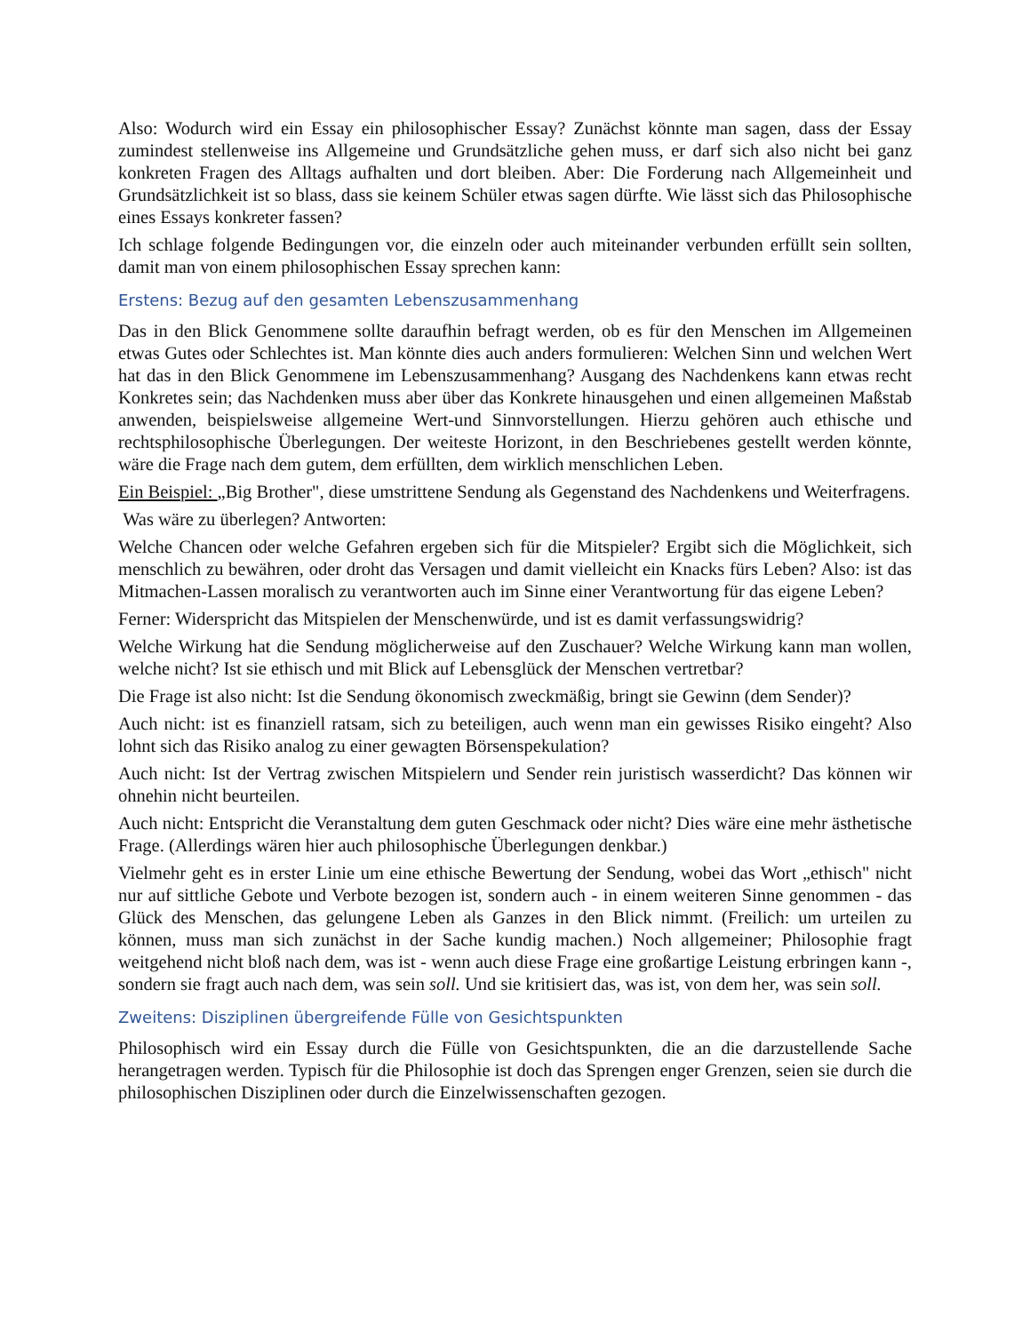Also: Wodurch wird ein Essay ein philosophischer Essay? Zunächst könnte man sagen, dass der Essay zumindest stellenweise ins Allgemeine und Grundsätzliche gehen muss, er darf sich also nicht bei ganz konkreten Fragen des Alltags aufhalten und dort bleiben. Aber: Die Forderung nach Allgemeinheit und Grundsätzlichkeit ist so blass, dass sie keinem Schüler etwas sagen dürfte. Wie lässt sich das Philosophische eines Essays konkreter fassen?
Ich schlage folgende Bedingungen vor, die einzeln oder auch miteinander verbunden erfüllt sein sollten, damit man von einem philosophischen Essay sprechen kann:
Erstens: Bezug auf den gesamten Lebenszusammenhang
Das in den Blick Genommene sollte daraufhin befragt werden, ob es für den Menschen im Allgemeinen etwas Gutes oder Schlechtes ist. Man könnte dies auch anders formulieren: Welchen Sinn und welchen Wert hat das in den Blick Genommene im Lebenszusammenhang? Ausgang des Nachdenkens kann etwas recht Konkretes sein; das Nachdenken muss aber über das Konkrete hinausgehen und einen allgemeinen Maßstab anwenden, beispielsweise allgemeine Wert-und Sinnvorstellungen. Hierzu gehören auch ethische und rechtsphilosophische Überlegungen. Der weiteste Horizont, in den Beschriebenes gestellt werden könnte, wäre die Frage nach dem gutem, dem erfüllten, dem wirklich menschlichen Leben.
Ein Beispiel: „Big Brother", diese umstrittene Sendung als Gegenstand des Nachdenkens und Weiterfragens.
Was wäre zu überlegen? Antworten:
Welche Chancen oder welche Gefahren ergeben sich für die Mitspieler? Ergibt sich die Möglichkeit, sich menschlich zu bewähren, oder droht das Versagen und damit vielleicht ein Knacks fürs Leben? Also: ist das Mitmachen-Lassen moralisch zu verantworten auch im Sinne einer Verantwortung für das eigene Leben?
Ferner: Widerspricht das Mitspielen der Menschenwürde, und ist es damit verfassungswidrig?
Welche Wirkung hat die Sendung möglicherweise auf den Zuschauer? Welche Wirkung kann man wollen, welche nicht? Ist sie ethisch und mit Blick auf Lebensglück der Menschen vertretbar?
Die Frage ist also nicht: Ist die Sendung ökonomisch zweckmäßig, bringt sie Gewinn (dem Sender)?
Auch nicht: ist es finanziell ratsam, sich zu beteiligen, auch wenn man ein gewisses Risiko eingeht? Also lohnt sich das Risiko analog zu einer gewagten Börsenspekulation?
Auch nicht: Ist der Vertrag zwischen Mitspielern und Sender rein juristisch wasserdicht? Das können wir ohnehin nicht beurteilen.
Auch nicht: Entspricht die Veranstaltung dem guten Geschmack oder nicht? Dies wäre eine mehr ästhetische Frage. (Allerdings wären hier auch philosophische Überlegungen denkbar.)
Vielmehr geht es in erster Linie um eine ethische Bewertung der Sendung, wobei das Wort „ethisch" nicht nur auf sittliche Gebote und Verbote bezogen ist, sondern auch - in einem weiteren Sinne genommen - das Glück des Menschen, das gelungene Leben als Ganzes in den Blick nimmt. (Freilich: um urteilen zu können, muss man sich zunächst in der Sache kundig machen.) Noch allgemeiner; Philosophie fragt weitgehend nicht bloß nach dem, was ist - wenn auch diese Frage eine großartige Leistung erbringen kann -, sondern sie fragt auch nach dem, was sein soll. Und sie kritisiert das, was ist, von dem her, was sein soll.
Zweitens: Disziplinen übergreifende Fülle von Gesichtspunkten
Philosophisch wird ein Essay durch die Fülle von Gesichtspunkten, die an die darzustellende Sache herangetragen werden. Typisch für die Philosophie ist doch das Sprengen enger Grenzen, seien sie durch die philosophischen Disziplinen oder durch die Einzelwissenschaften gezogen.